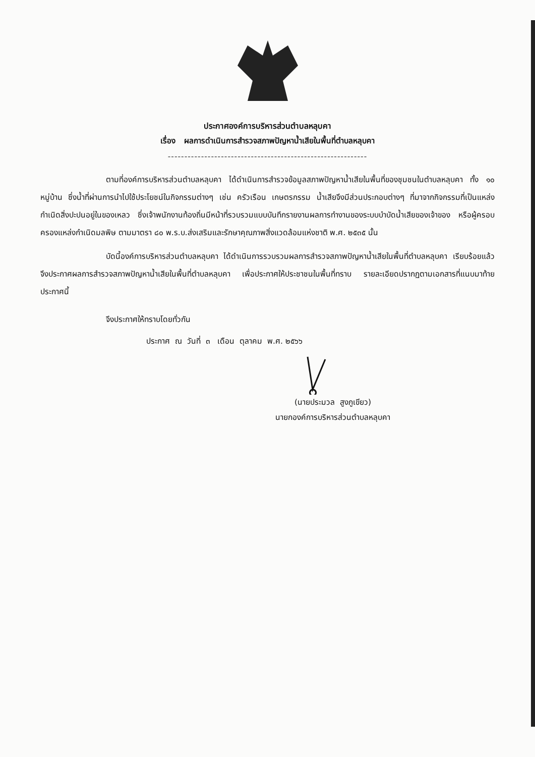ประกาศองค์การบริหารส่วนตำบลหลุบคา
เรื่อง ผลการดำเนินการสำรวจสภาพปัญหาน้ำเสียในพื้นที่ตำบลหลุบคา
------------------------------------------------------------
ตามที่องค์การบริหารส่วนตำบลหลุบคา ได้ดำเนินการสำรวจข้อมูลสภาพปัญหาน้ำเสียในพื้นที่ของชุมชนในตำบลหลุบคา ทั้ง ๑๐ หมู่บ้าน ซึ่งน้ำที่ผ่านการนำไปใช้ประโยชน์ในกิจกรรมต่างๆ เช่น ครัวเรือน เกษตรกรรม น้ำเสียจึงมีส่วนประกอบต่างๆ ที่มาจากกิจกรรมที่เป็นแหล่งกำเนิดสิ่งปะปนอยู่ในของเหลว ซึ่งเจ้าพนักงานท้องถิ่นมีหน้าที่รวบรวมแบบบันทึกรายงานผลการทำงานของระบบบำบัดน้ำเสียของเจ้าของ หรือผู้ครอบครองแหล่งกำเนิดมลพิษ ตามมาตรา ๘๐ พ.ร.บ.ส่งเสริมและรักษาคุณภาพสิ่งแวดล้อมแห่งชาติ พ.ศ. ๒๕๓๕ นั้น
บัดนี้องค์การบริหารส่วนตำบลหลุบคา ได้ดำเนินการรวบรวมผลการสำรวจสภาพปัญหาน้ำเสียในพื้นที่ตำบลหลุบคา เรียบร้อยแล้ว จึงประกาศผลการสำรวจสภาพปัญหาน้ำเสียในพื้นที่ตำบลหลุบคา เพื่อประกาศให้ประชาชนในพื้นที่ทราบ รายละเอียดปรากฏตามเอกสารที่แนบมาท้ายประกาศนี้
จึงประกาศให้ทราบโดยทั่วกัน
ประกาศ ณ วันที่ ๓ เดือน ตุลาคม พ.ศ. ๒๕๖๖
(นายประมวล สูงภูเขียว)
นายกองค์การบริหารส่วนตำบลหลุบคา